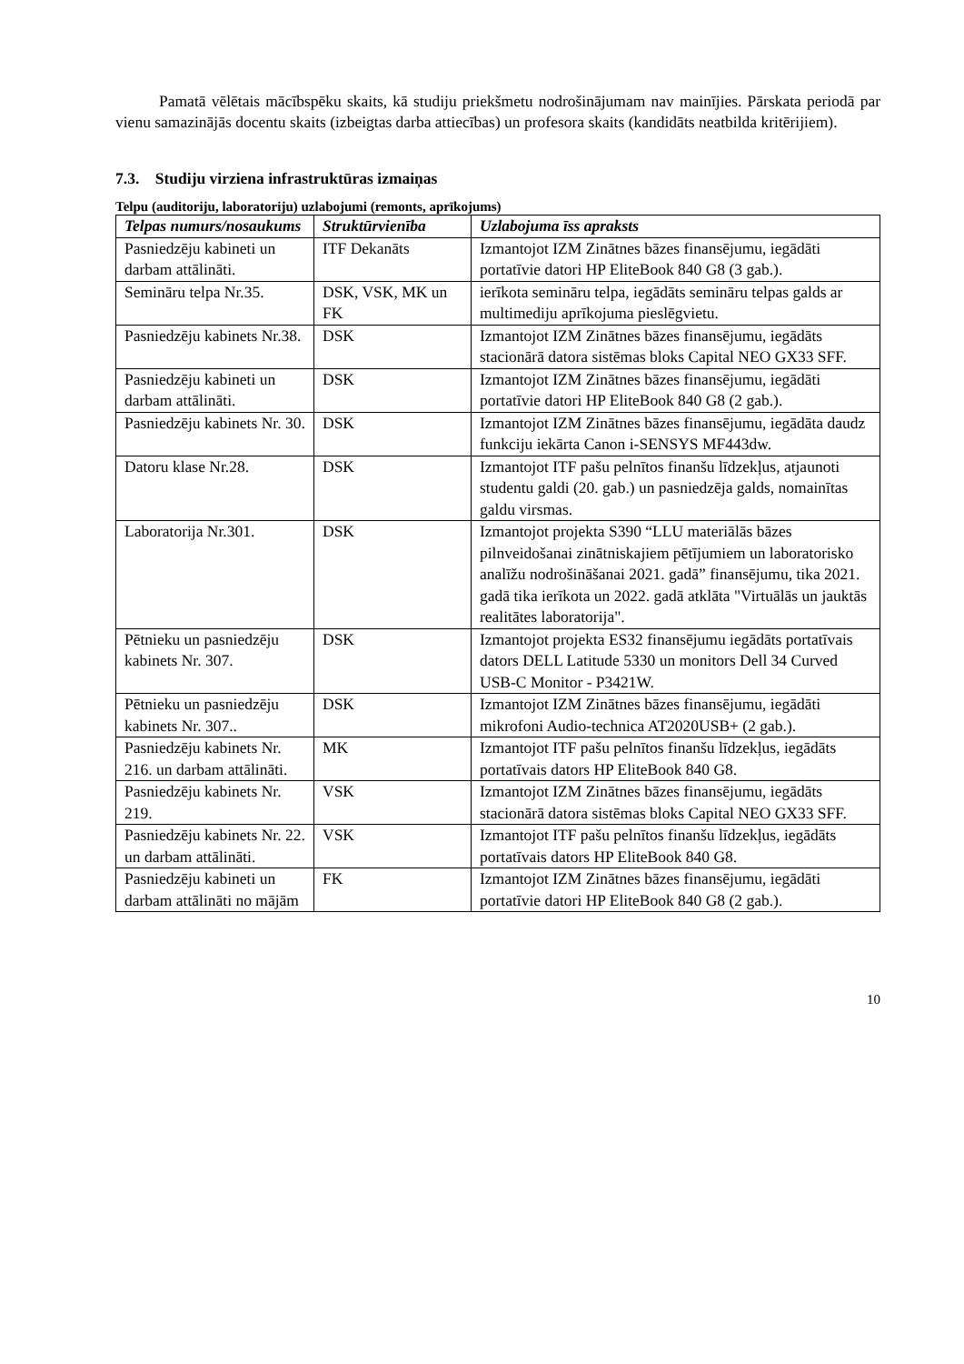Pamatā vēlētais mācībspēku skaits, kā studiju priekšmetu nodrošinājumam nav mainījies. Pārskata periodā par vienu samazinājās docentu skaits (izbeigtas darba attiecības) un profesora skaits (kandidāts neatbilda kritērijiem).
7.3. Studiju virziena infrastruktūras izmaiņas
Telpu (auditoriju, laboratoriju) uzlabojumi (remonts, aprīkojums)
| Telpas numurs/nosaukums | Struktūrvienība | Uzlabojuma īss apraksts |
| --- | --- | --- |
| Pasniedzēju kabineti un darbam attālināti. | ITF Dekanāts | Izmantojot IZM Zinātnes bāzes finansējumu, iegādāti portatīvie datori HP EliteBook 840 G8 (3 gab.). |
| Semināru telpa Nr.35. | DSK, VSK, MK un FK | ierīkota semināru telpa, iegādāts semināru telpas galds ar multimediju aprīkojuma pieslēgvietu. |
| Pasniedzēju kabinets Nr.38. | DSK | Izmantojot IZM Zinātnes bāzes finansējumu, iegādāts stacionārā datora sistēmas bloks Capital NEO GX33 SFF. |
| Pasniedzēju kabineti un darbam attālināti. | DSK | Izmantojot IZM Zinātnes bāzes finansējumu, iegādāti portatīvie datori HP EliteBook 840 G8 (2 gab.). |
| Pasniedzēju kabinets Nr. 30. | DSK | Izmantojot IZM Zinātnes bāzes finansējumu, iegādāta daudz funkciju iekārta Canon i-SENSYS MF443dw. |
| Datoru klase Nr.28. | DSK | Izmantojot ITF pašu pelnītos finanšu līdzekļus, atjaunoti studentu galdi (20. gab.) un pasniedzēja galds, nomainītas galdu virsmas. |
| Laboratorija Nr.301. | DSK | Izmantojot projekta S390 “LLU materiālās bāzes pilnveidošanai zinātniskajiem pētījumiem un laboratorisko analīžu nodrošināšanai 2021. gadā” finansējumu, tika 2021. gadā tika ierīkota un 2022. gadā atklāta "Virtuālās un jauktās realitātes laboratorija". |
| Pētnieku un pasniedzēju kabinets Nr. 307. | DSK | Izmantojot projekta ES32 finansējumu iegādāts portatīvais dators DELL Latitude 5330 un monitors Dell 34 Curved USB-C Monitor - P3421W. |
| Pētnieku un pasniedzēju kabinets Nr. 307.. | DSK | Izmantojot IZM Zinātnes bāzes finansējumu, iegādāti mikrofoni Audio-technica AT2020USB+ (2 gab.). |
| Pasniedzēju kabinets Nr. 216. un darbam attālināti. | MK | Izmantojot ITF pašu pelnītos finanšu līdzekļus, iegādāts portatīvais dators HP EliteBook 840 G8. |
| Pasniedzēju kabinets Nr. 219. | VSK | Izmantojot IZM Zinātnes bāzes finansējumu, iegādāts stacionārā datora sistēmas bloks Capital NEO GX33 SFF. |
| Pasniedzēju kabinets Nr. 22. un darbam attālināti. | VSK | Izmantojot ITF pašu pelnītos finanšu līdzekļus, iegādāts portatīvais dators HP EliteBook 840 G8. |
| Pasniedzēju kabineti un darbam attālināti no mājām | FK | Izmantojot IZM Zinātnes bāzes finansējumu, iegādāti portatīvie datori HP EliteBook 840 G8 (2 gab.). |
10